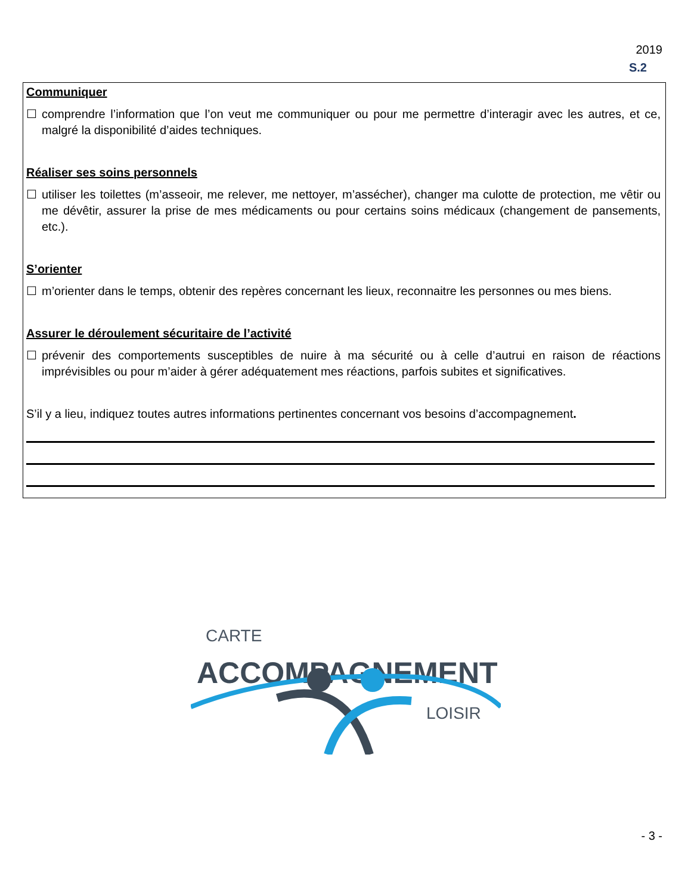2019
S.2
Communiquer
☐ comprendre l’information que l’on veut me communiquer ou pour me permettre d’interagir avec les autres, et ce, malgré la disponibilité d’aides techniques.
Réaliser ses soins personnels
☐ utiliser les toilettes (m’asseoir, me relever, me nettoyer, m’assécher), changer ma culotte de protection, me vêtir ou me dévêtir, assurer la prise de mes médicaments ou pour certains soins médicaux (changement de pansements, etc.).
S’orienter
☐ m’orienter dans le temps, obtenir des repères concernant les lieux, reconnaitre les personnes ou mes biens.
Assurer le déroulement sécuritaire de l’activité
☐ prévenir des comportements susceptibles de nuire à ma sécurité ou à celle d’autrui en raison de réactions imprévisibles ou pour m’aider à gérer adéquatement mes réactions, parfois subites et significatives.
S’il y a lieu, indiquez toutes autres informations pertinentes concernant vos besoins d’accompagnement.
CARTE
ACCOMPAGNEMENT
LOISIR
- 3 -